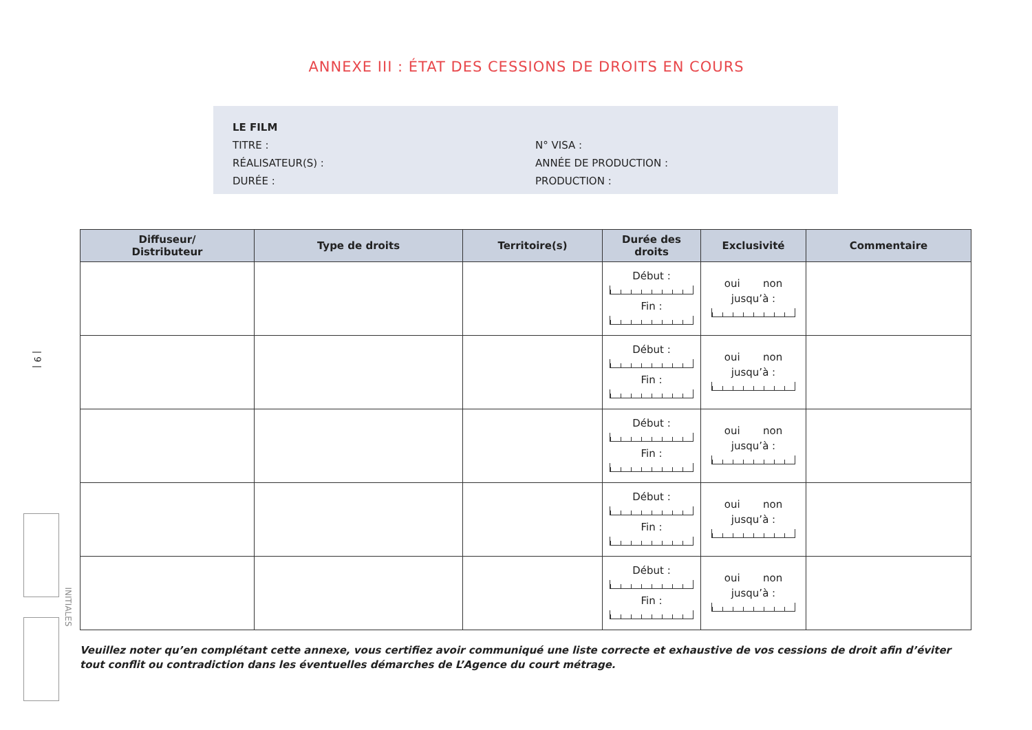ANNEXE III : ÉTAT DES CESSIONS DE DROITS EN COURS
LE FILM
TITRE : N° VISA :
RÉALISATEUR(S) : ANNÉE DE PRODUCTION :
DURÉE : PRODUCTION :
| Diffuseur/ Distributeur | Type de droits | Territoire(s) | Durée des droits | Exclusivité | Commentaire |
| --- | --- | --- | --- | --- | --- |
| | | | Début : Fin : | oui non jusqu’à : | |
| | | | Début : Fin : | oui non jusqu’à : | |
| | | | Début : Fin : | oui non jusqu’à : | |
| | | | Début : Fin : | oui non jusqu’à : | |
| | | | Début : Fin : | oui non jusqu’à : | |
Veuillez noter qu’en complétant cette annexe, vous certifiez avoir communiqué une liste correcte et exhaustive de vos cessions de droit afin d’éviter tout conflit ou contradiction dans les éventuelles démarches de L’Agence du court métrage.
| 9 |
INITIALES